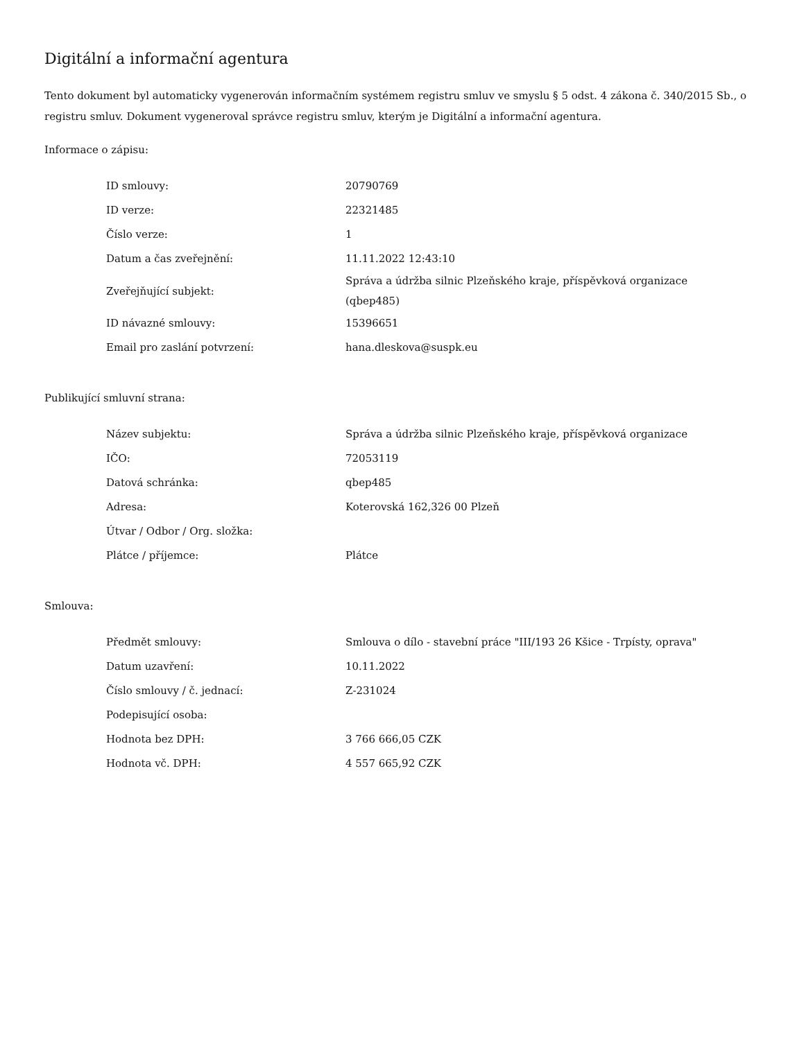Digitální a informační agentura
Tento dokument byl automaticky vygenerován informačním systémem registru smluv ve smyslu § 5 odst. 4 zákona č. 340/2015 Sb., o registru smluv. Dokument vygeneroval správce registru smluv, kterým je Digitální a informační agentura.
Informace o zápisu:
| ID smlouvy: | 20790769 |
| ID verze: | 22321485 |
| Číslo verze: | 1 |
| Datum a čas zveřejnění: | 11.11.2022 12:43:10 |
| Zveřejňující subjekt: | Správa a údržba silnic Plzeňského kraje, příspěvková organizace (qbep485) |
| ID návazné smlouvy: | 15396651 |
| Email pro zaslání potvrzení: | hana.dleskova@suspk.eu |
Publikující smluvní strana:
| Název subjektu: | Správa a údržba silnic Plzeňského kraje, příspěvková organizace |
| IČO: | 72053119 |
| Datová schránka: | qbep485 |
| Adresa: | Koterovská 162,326 00 Plzeň |
| Útvar / Odbor / Org. složka: | |
| Plátce / příjemce: | Plátce |
Smlouva:
| Předmět smlouvy: | Smlouva o dílo - stavební práce "III/193 26 Kšice - Trpísty, oprava" |
| Datum uzavření: | 10.11.2022 |
| Číslo smlouvy / č. jednací: | Z-231024 |
| Podepisující osoba: | |
| Hodnota bez DPH: | 3 766 666,05 CZK |
| Hodnota vč. DPH: | 4 557 665,92 CZK |